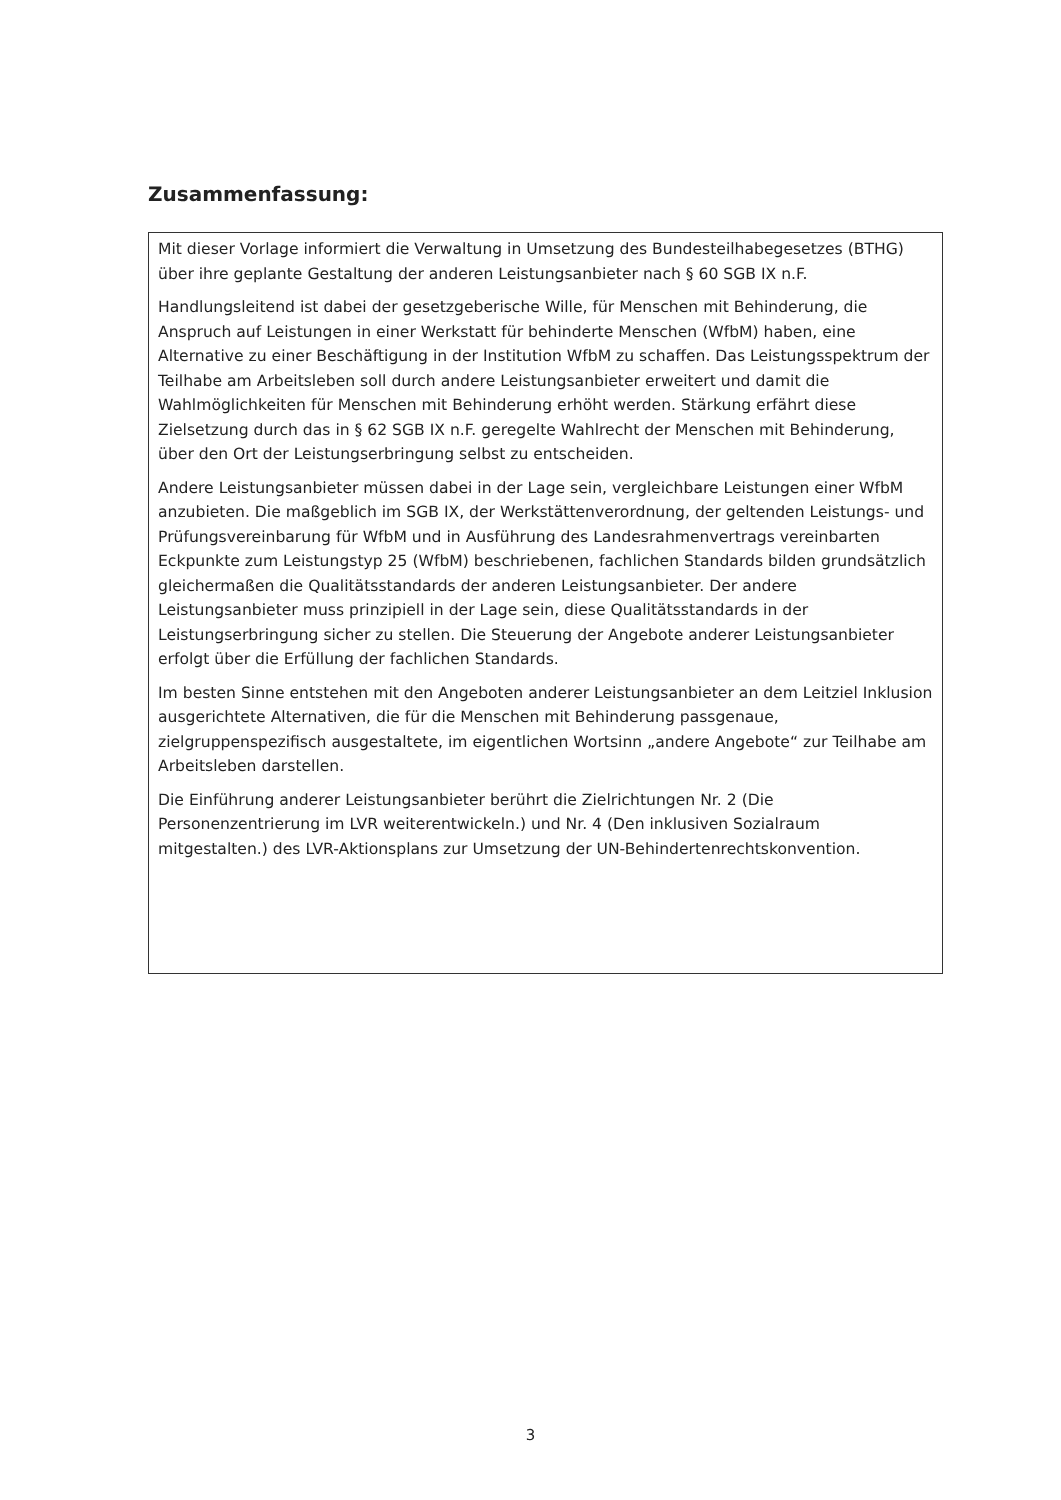Zusammenfassung:
Mit dieser Vorlage informiert die Verwaltung in Umsetzung des Bundesteilhabegesetzes (BTHG) über ihre geplante Gestaltung der anderen Leistungsanbieter nach § 60 SGB IX n.F.
Handlungsleitend ist dabei der gesetzgeberische Wille, für Menschen mit Behinderung, die Anspruch auf Leistungen in einer Werkstatt für behinderte Menschen (WfbM) haben, eine Alternative zu einer Beschäftigung in der Institution WfbM zu schaffen. Das Leistungsspektrum der Teilhabe am Arbeitsleben soll durch andere Leistungsanbieter erweitert und damit die Wahlmöglichkeiten für Menschen mit Behinderung erhöht werden. Stärkung erfährt diese Zielsetzung durch das in § 62 SGB IX n.F. geregelte Wahlrecht der Menschen mit Behinderung, über den Ort der Leistungserbringung selbst zu entscheiden.
Andere Leistungsanbieter müssen dabei in der Lage sein, vergleichbare Leistungen einer WfbM anzubieten. Die maßgeblich im SGB IX, der Werkstättenverordnung, der geltenden Leistungs- und Prüfungsvereinbarung für WfbM und in Ausführung des Landesrahmenvertrags vereinbarten Eckpunkte zum Leistungstyp 25 (WfbM) beschriebenen, fachlichen Standards bilden grundsätzlich gleichermaßen die Qualitätsstandards der anderen Leistungsanbieter. Der andere Leistungsanbieter muss prinzipiell in der Lage sein, diese Qualitätsstandards in der Leistungserbringung sicher zu stellen. Die Steuerung der Angebote anderer Leistungsanbieter erfolgt über die Erfüllung der fachlichen Standards.
Im besten Sinne entstehen mit den Angeboten anderer Leistungsanbieter an dem Leitziel Inklusion ausgerichtete Alternativen, die für die Menschen mit Behinderung passgenaue, zielgruppenspezifisch ausgestaltete, im eigentlichen Wortsinn „andere Angebote“ zur Teilhabe am Arbeitsleben darstellen.
Die Einführung anderer Leistungsanbieter berührt die Zielrichtungen Nr. 2 (Die Personenzentrierung im LVR weiterentwickeln.) und Nr. 4 (Den inklusiven Sozialraum mitgestalten.) des LVR-Aktionsplans zur Umsetzung der UN-Behindertenrechtskonvention.
3